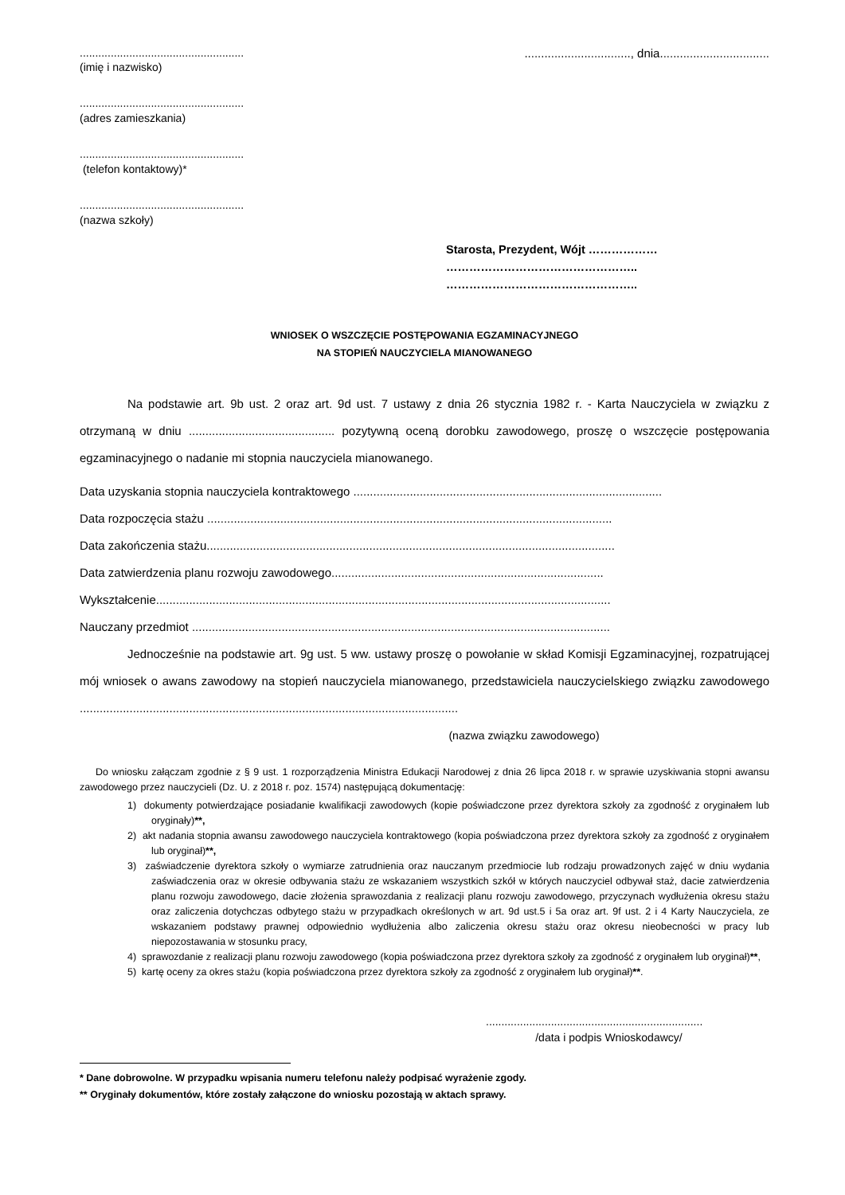.....................................................
................................, dnia.................................
(imię i nazwisko)
.....................................................
(adres zamieszkania)
.....................................................
(telefon kontaktowy)*
.....................................................
(nazwa szkoły)
Starosta, Prezydent, Wójt ………………
…………………………………………..
…………………………………………..
WNIOSEK O WSZCZĘCIE POSTĘPOWANIA EGZAMINACYJNEGO
NA STOPIEŃ NAUCZYCIELA MIANOWANEGO
Na podstawie art. 9b ust. 2 oraz art. 9d ust. 7 ustawy z dnia 26 stycznia 1982 r. - Karta Nauczyciela w związku z otrzymaną w dniu ............................................ pozytywną oceną dorobku zawodowego, proszę o wszczęcie postępowania egzaminacyjnego o nadanie mi stopnia nauczyciela mianowanego.
Data uzyskania stopnia nauczyciela kontraktowego .............................................................................................
Data rozpoczęcia stażu ..........................................................................................................................
Data zakończenia stażu...........................................................................................................................
Data zatwierdzenia planu rozwoju zawodowego..................................................................................
Wykształcenie.........................................................................................................................................
Nauczany przedmiot ..............................................................................................................................
Jednocześnie na podstawie art. 9g ust. 5 ww. ustawy proszę o powołanie w skład Komisji Egzaminacyjnej, rozpatrującej mój wniosek o awans zawodowy na stopień nauczyciela mianowanego, przedstawiciela nauczycielskiego związku zawodowego ..................................................................................................................
(nazwa związku zawodowego)
Do wniosku załączam zgodnie z § 9 ust. 1 rozporządzenia Ministra Edukacji Narodowej z dnia 26 lipca 2018 r. w sprawie uzyskiwania stopni awansu zawodowego przez nauczycieli (Dz. U. z 2018 r. poz. 1574) następującą dokumentację:
1) dokumenty potwierdzające posiadanie kwalifikacji zawodowych (kopie poświadczone przez dyrektora szkoły za zgodność z oryginałem lub oryginały)**,
2) akt nadania stopnia awansu zawodowego nauczyciela kontraktowego (kopia poświadczona przez dyrektora szkoły za zgodność z oryginałem lub oryginał)**,
3) zaświadczenie dyrektora szkoły o wymiarze zatrudnienia oraz nauczanym przedmiocie lub rodzaju prowadzonych zajęć w dniu wydania zaświadczenia oraz w okresie odbywania stażu ze wskazaniem wszystkich szkół w których nauczyciel odbywał staż, dacie zatwierdzenia planu rozwoju zawodowego, dacie złożenia sprawozdania z realizacji planu rozwoju zawodowego, przyczynach wydłużenia okresu stażu oraz zaliczenia dotychczas odbytego stażu w przypadkach określonych w art. 9d ust.5 i 5a oraz art. 9f ust. 2 i 4 Karty Nauczyciela, ze wskazaniem podstawy prawnej odpowiednio wydłużenia albo zaliczenia okresu stażu oraz okresu nieobecności w pracy lub niepozostawania w stosunku pracy,
4) sprawozdanie z realizacji planu rozwoju zawodowego (kopia poświadczona przez dyrektora szkoły za zgodność z oryginałem lub oryginał)**,
5) kartę oceny za okres stażu (kopia poświadczona przez dyrektora szkoły za zgodność z oryginałem lub oryginał)**.
......................................................................
/data i podpis Wnioskodawcy/
* Dane dobrowolne. W przypadku wpisania numeru telefonu należy podpisać wyrażenie zgody.
** Oryginały dokumentów, które zostały załączone do wniosku pozostają w aktach sprawy.